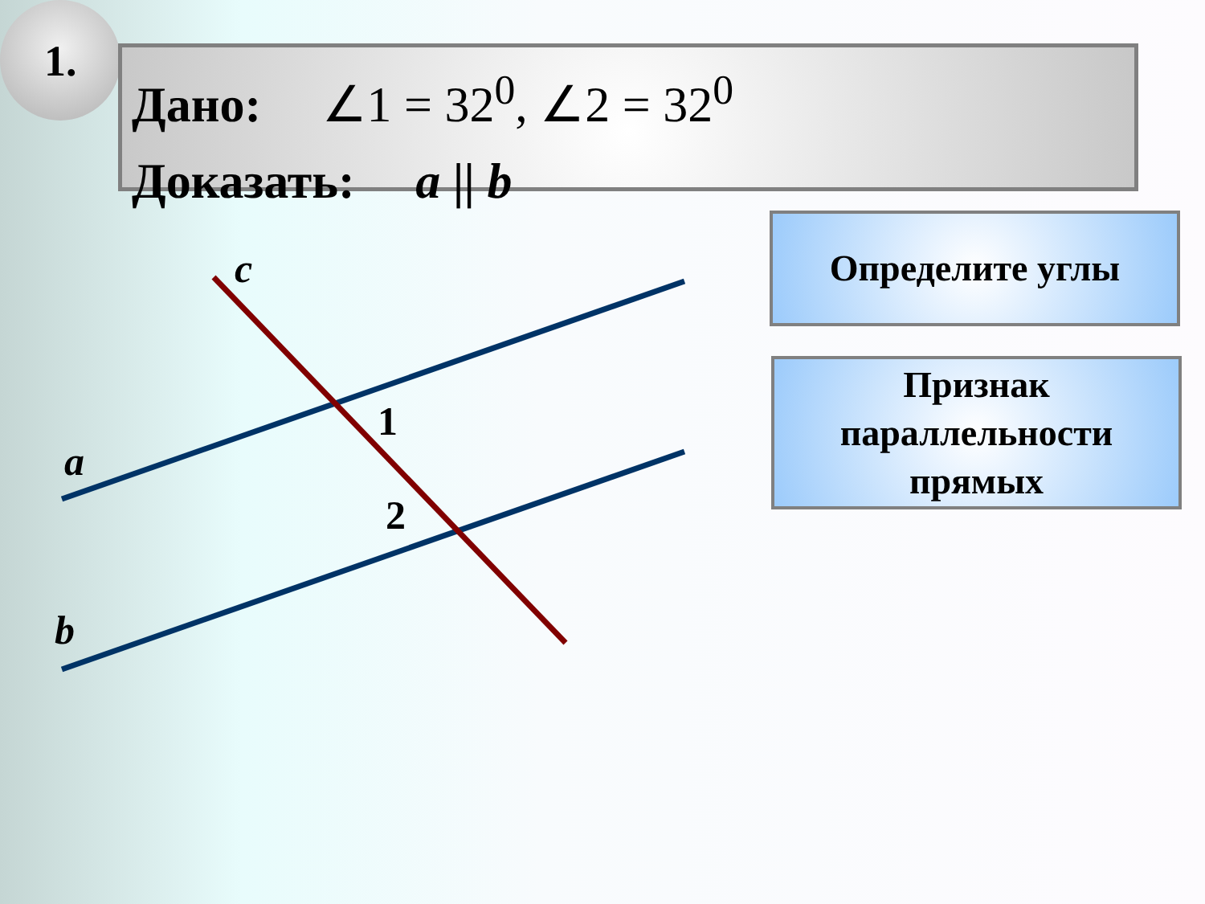1.
Дано: ∠1 = 32<sup>0</sup>, ∠2 = 32<sup>0</sup>
Доказать: a || b
Определите углы
Признак параллельности прямых
c
1
a
2
b